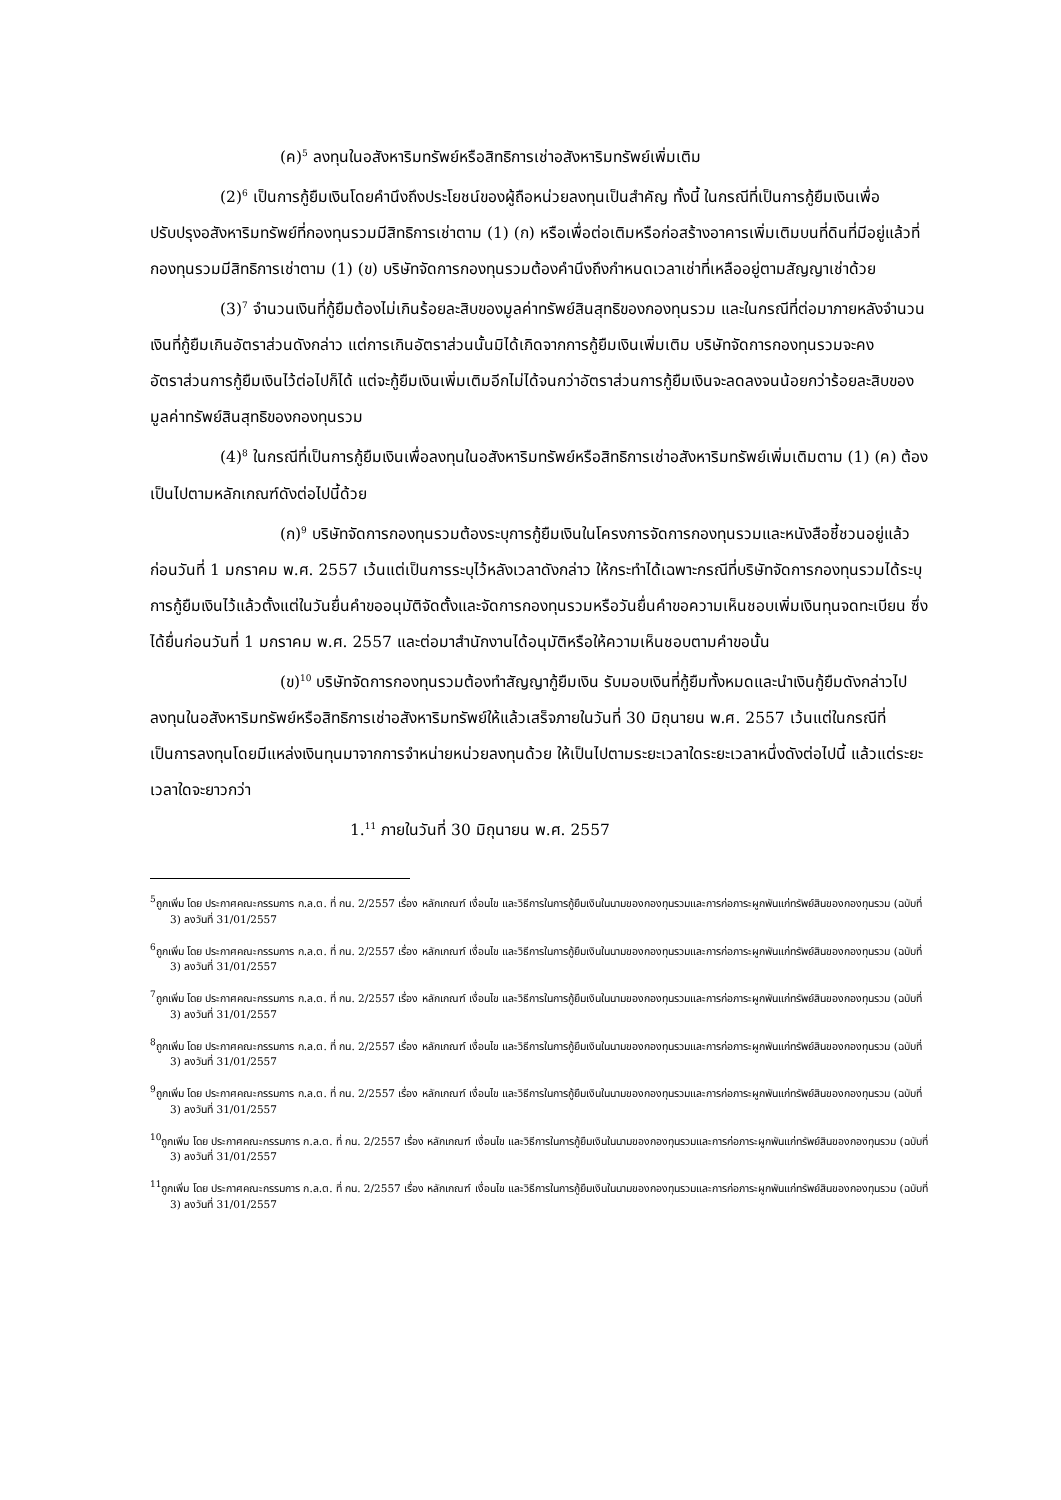(ค)<sup>5</sup> ลงทุนในอสังหาริมทรัพย์หรือสิทธิการเช่าอสังหาริมทรัพย์เพิ่มเติม
(2)<sup>6</sup> เป็นการกู้ยืมเงินโดยคำนึงถึงประโยชน์ของผู้ถือหน่วยลงทุนเป็นสำคัญ ทั้งนี้ ในกรณีที่เป็นการกู้ยืมเงินเพื่อปรับปรุงอสังหาริมทรัพย์ที่กองทุนรวมมีสิทธิการเช่าตาม (1) (ก) หรือเพื่อต่อเติมหรือก่อสร้างอาคารเพิ่มเติมบนที่ดินที่มีอยู่แล้วที่กองทุนรวมมีสิทธิการเช่าตาม (1) (ข) บริษัทจัดการกองทุนรวมต้องคำนึงถึงกำหนดเวลาเช่าที่เหลืออยู่ตามสัญญาเช่าด้วย
(3)<sup>7</sup> จำนวนเงินที่กู้ยืมต้องไม่เกินร้อยละสิบของมูลค่าทรัพย์สินสุทธิของกองทุนรวม และในกรณีที่ต่อมาภายหลังจำนวนเงินที่กู้ยืมเกินอัตราส่วนดังกล่าว แต่การเกินอัตราส่วนนั้นมิได้เกิดจากการกู้ยืมเงินเพิ่มเติม บริษัทจัดการกองทุนรวมจะคงอัตราส่วนการกู้ยืมเงินไว้ต่อไปก็ได้ แต่จะกู้ยืมเงินเพิ่มเติมอีกไม่ได้จนกว่าอัตราส่วนการกู้ยืมเงินจะลดลงจนน้อยกว่าร้อยละสิบของมูลค่าทรัพย์สินสุทธิของกองทุนรวม
(4)<sup>8</sup> ในกรณีที่เป็นการกู้ยืมเงินเพื่อลงทุนในอสังหาริมทรัพย์หรือสิทธิการเช่าอสังหาริมทรัพย์เพิ่มเติมตาม (1) (ค) ต้องเป็นไปตามหลักเกณฑ์ดังต่อไปนี้ด้วย
(ก)<sup>9</sup> บริษัทจัดการกองทุนรวมต้องระบุการกู้ยืมเงินในโครงการจัดการกองทุนรวมและหนังสือชี้ชวนอยู่แล้วก่อนวันที่ 1 มกราคม พ.ศ. 2557 เว้นแต่เป็นการระบุไว้หลังเวลาดังกล่าว ให้กระทำได้เฉพาะกรณีที่บริษัทจัดการกองทุนรวมได้ระบุการกู้ยืมเงินไว้แล้วตั้งแต่ในวันยื่นคำขออนุมัติจัดตั้งและจัดการกองทุนรวมหรือวันยื่นคำขอความเห็นชอบเพิ่มเงินทุนจดทะเบียน ซึ่งได้ยื่นก่อนวันที่ 1 มกราคม พ.ศ. 2557 และต่อมาสำนักงานได้อนุมัติหรือให้ความเห็นชอบตามคำขอนั้น
(ข)<sup>10</sup> บริษัทจัดการกองทุนรวมต้องทำสัญญากู้ยืมเงิน รับมอบเงินที่กู้ยืมทั้งหมดและนำเงินกู้ยืมดังกล่าวไปลงทุนในอสังหาริมทรัพย์หรือสิทธิการเช่าอสังหาริมทรัพย์ให้แล้วเสร็จภายในวันที่ 30 มิถุนายน พ.ศ. 2557 เว้นแต่ในกรณีที่เป็นการลงทุนโดยมีแหล่งเงินทุนมาจากการจำหน่ายหน่วยลงทุนด้วย ให้เป็นไปตามระยะเวลาใดระยะเวลาหนึ่งดังต่อไปนี้ แล้วแต่ระยะเวลาใดจะยาวกว่า
1.<sup>11</sup> ภายในวันที่ 30 มิถุนายน พ.ศ. 2557
<sup>5</sup> ถูกเพิ่ม โดย ประกาศคณะกรรมการ ก.ล.ต. ที่ กน. 2/2557 เรื่อง หลักเกณฑ์ เงื่อนไข และวิธีการในการกู้ยืมเงินในนามของกองทุนรวมและการก่อภาระผูกพันแก่ทรัพย์สินของกองทุนรวม (ฉบับที่ 3) ลงวันที่ 31/01/2557
<sup>6</sup> ถูกเพิ่ม โดย ประกาศคณะกรรมการ ก.ล.ต. ที่ กน. 2/2557 เรื่อง หลักเกณฑ์ เงื่อนไข และวิธีการในการกู้ยืมเงินในนามของกองทุนรวมและการก่อภาระผูกพันแก่ทรัพย์สินของกองทุนรวม (ฉบับที่ 3) ลงวันที่ 31/01/2557
<sup>7</sup> ถูกเพิ่ม โดย ประกาศคณะกรรมการ ก.ล.ต. ที่ กน. 2/2557 เรื่อง หลักเกณฑ์ เงื่อนไข และวิธีการในการกู้ยืมเงินในนามของกองทุนรวมและการก่อภาระผูกพันแก่ทรัพย์สินของกองทุนรวม (ฉบับที่ 3) ลงวันที่ 31/01/2557
<sup>8</sup> ถูกเพิ่ม โดย ประกาศคณะกรรมการ ก.ล.ต. ที่ กน. 2/2557 เรื่อง หลักเกณฑ์ เงื่อนไข และวิธีการในการกู้ยืมเงินในนามของกองทุนรวมและการก่อภาระผูกพันแก่ทรัพย์สินของกองทุนรวม (ฉบับที่ 3) ลงวันที่ 31/01/2557
<sup>9</sup> ถูกเพิ่ม โดย ประกาศคณะกรรมการ ก.ล.ต. ที่ กน. 2/2557 เรื่อง หลักเกณฑ์ เงื่อนไข และวิธีการในการกู้ยืมเงินในนามของกองทุนรวมและการก่อภาระผูกพันแก่ทรัพย์สินของกองทุนรวม (ฉบับที่ 3) ลงวันที่ 31/01/2557
<sup>10</sup> ถูกเพิ่ม โดย ประกาศคณะกรรมการ ก.ล.ต. ที่ กน. 2/2557 เรื่อง หลักเกณฑ์ เงื่อนไข และวิธีการในการกู้ยืมเงินในนามของกองทุนรวมและการก่อภาระผูกพันแก่ทรัพย์สินของกองทุนรวม (ฉบับที่ 3) ลงวันที่ 31/01/2557
<sup>11</sup> ถูกเพิ่ม โดย ประกาศคณะกรรมการ ก.ล.ต. ที่ กน. 2/2557 เรื่อง หลักเกณฑ์ เงื่อนไข และวิธีการในการกู้ยืมเงินในนามของกองทุนรวมและการก่อภาระผูกพันแก่ทรัพย์สินของกองทุนรวม (ฉบับที่ 3) ลงวันที่ 31/01/2557